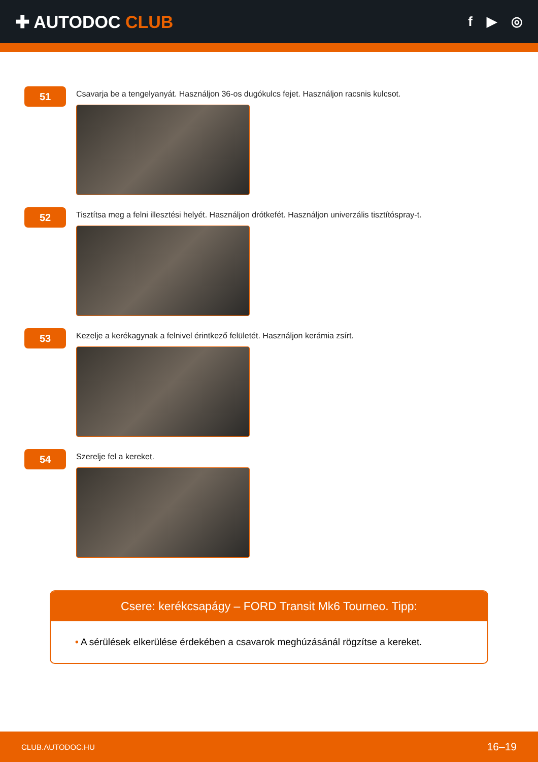✚ AUTODOC CLUB
f ▶ ◎
51
Csavarja be a tengelyanyát. Használjon 36-os dugókulcs fejet. Használjon racsnis kulcsot.
52
Tisztítsa meg a felni illesztési helyét. Használjon drótkefét. Használjon univerzális tisztítóspray-t.
53
Kezelje a kerékagynak a felnivel érintkező felületét. Használjon kerámia zsírt.
54
Szerelje fel a kereket.
Csere: kerékcsapágy – FORD Transit Mk6 Tourneo. Tipp:
• A sérülések elkerülése érdekében a csavarok meghúzásánál rögzítse a kereket.
CLUB.AUTODOC.HU 16–19